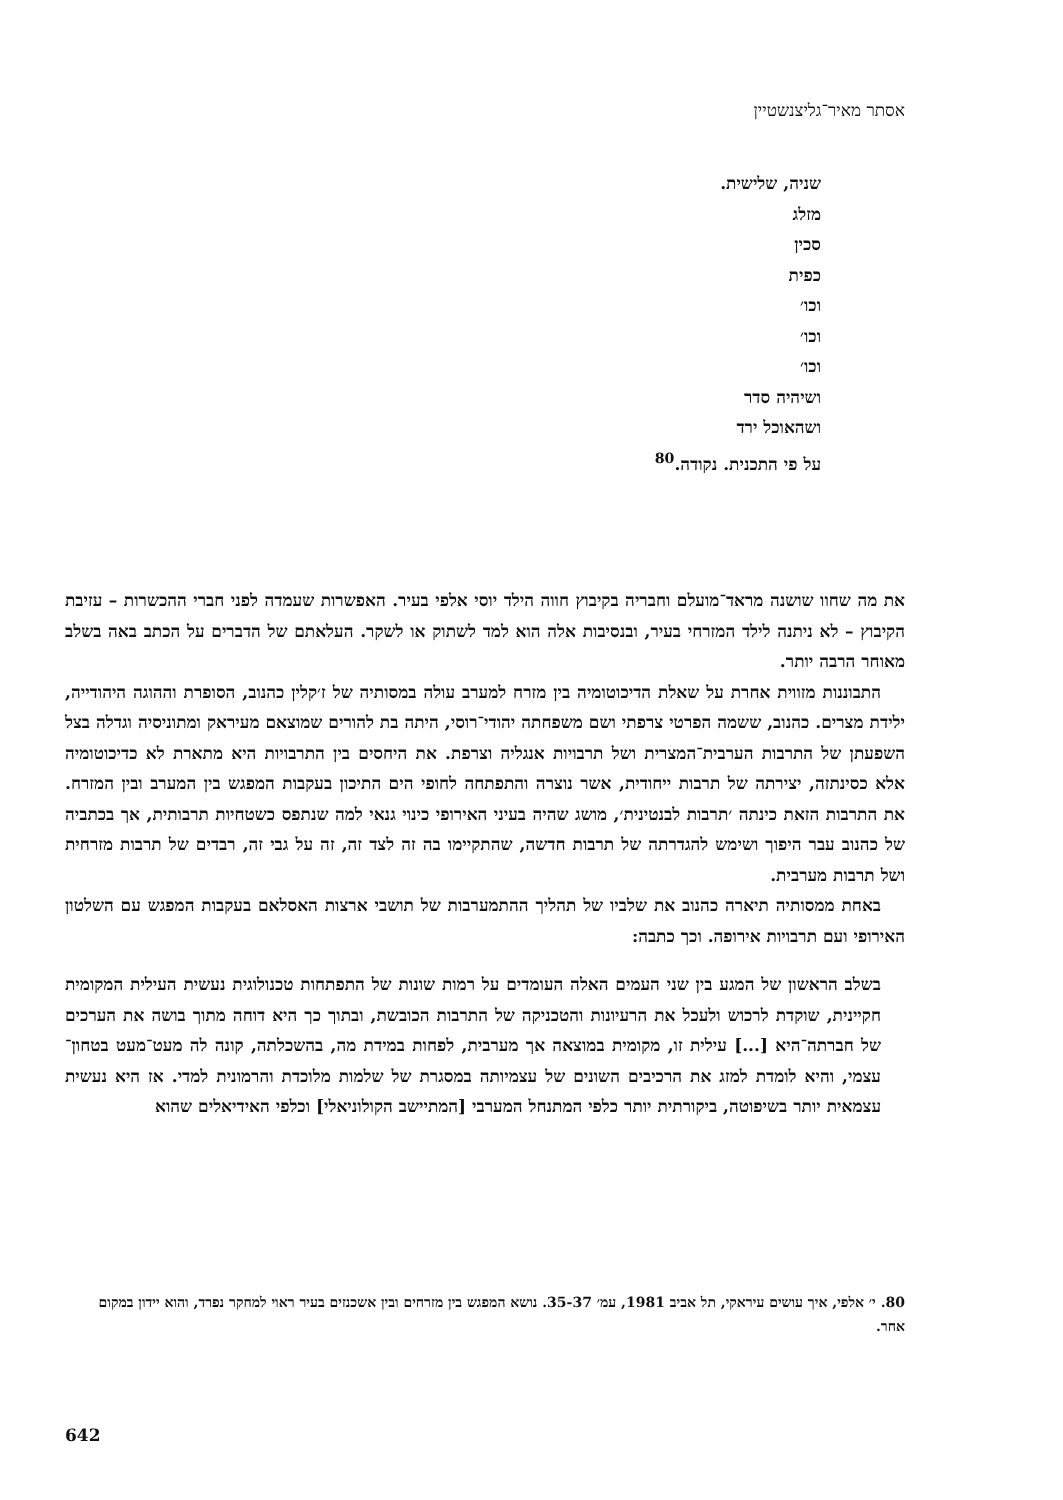אסתר מאיר־גליצנשטיין
שניה, שלישית.
מזלג
סכין
כפית
וכו׳
וכו׳
וכו׳
ושיהיה סדר
ושהאוכל ירד
על פי התכנית. נקודה.<sup>80</sup>
את מה שחוו שושנה מראד־מועלם וחבריה בקיבוץ חווה הילד יוסי אלפי בעיר. האפשרות שעמדה לפני חברי ההכשרות – עזיבת הקיבוץ – לא ניתנה לילד המזרחי בעיר, ובנסיבות אלה הוא למד לשתוק או לשקר. העלאתם של הדברים על הכתב באה בשלב מאוחר הרבה יותר.
התבוננות מזווית אחרת על שאלת הדיכוטומיה בין מזרח למערב עולה במסותיה של ז׳קלין כהנוב, הסופרת וההוגה היהודייה, ילידת מצרים. כהנוב, ששמה הפרטי צרפתי ושם משפחתה יהודי־רוסי, היתה בת להורים שמוצאם מעיראק ומתוניסיה וגדלה בצל השפעתן של התרבות הערבית־המצרית ושל תרבויות אנגליה וצרפת. את היחסים בין התרבויות היא מתארת לא כדיכוטומיה אלא כסינתזה, יצירתה של תרבות ייחודית, אשר נוצרה והתפתחה לחופי הים התיכון בעקבות המפגש בין המערב ובין המזרח. את התרבות הזאת כינתה ׳תרבות לבנטינית׳, מושג שהיה בעיני האירופי כינוי גנאי למה שנתפס כשטחיות תרבותית, אך בכתביה של כהנוב עבר היפוך ושימש להגדרתה של תרבות חדשה, שהתקיימו בה זה לצד זה, זה על גבי זה, רבדים של תרבות מזרחית ושל תרבות מערבית.
באחת ממסותיה תיארה כהנוב את שלביו של תהליך ההתמערבות של תושבי ארצות האסלאם בעקבות המפגש עם השלטון האירופי ועם תרבויות אירופה. וכך כתבה:
בשלב הראשון של המגע בין שני העמים האלה העומדים על רמות שונות של התפתחות טכנולוגית נעשית העילית המקומית חקיינית, שוקדת לרכוש ולעכל את הרעיונות והטכניקה של התרבות הכובשת, ובתוך כך היא דוחה מתוך בושה את הערכים של חברתה־היא [...] עילית זו, מקומית במוצאה אך מערבית, לפחות במידת מה, בהשכלתה, קונה לה מעט־מעט בטחון־עצמי, והיא לומדת למזג את הרכיבים השונים של עצמיותה במסגרת של שלמות מלוכדת והרמונית למדי. אז היא נעשית עצמאית יותר בשיפוטה, ביקורתית יותר כלפי המתנחל המערבי [המתיישב הקולוניאלי] וכלפי האידיאלים שהוא
80. י׳ אלפי, איך עושים עיראקי, תל אביב 1981, עמ׳ 35-37. נושא המפגש בין מזרחים ובין אשכנזים בעיר ראוי למחקר נפרד, והוא יידון במקום אחר.
642